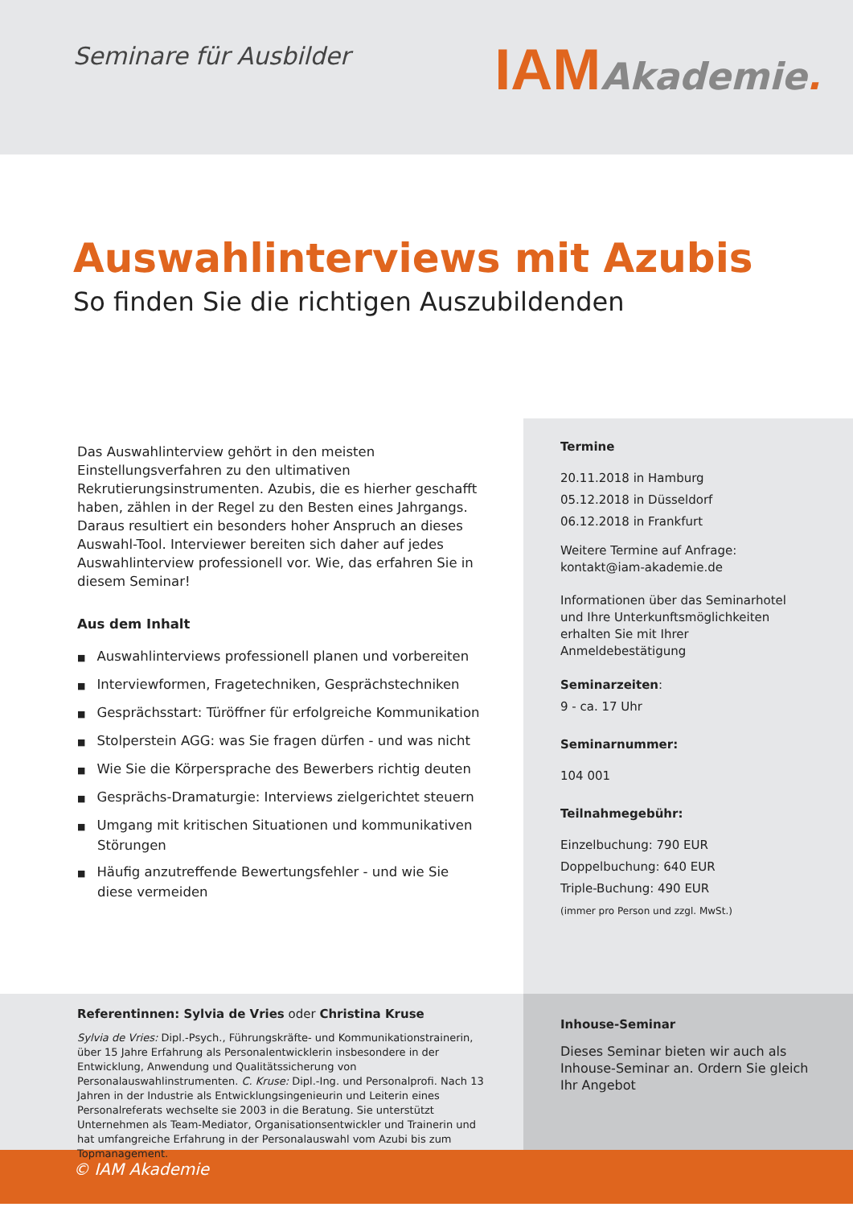Seminare für Ausbilder
IAM Akademie.
Auswahlinterviews mit Azubis
So finden Sie die richtigen Auszubildenden
Das Auswahlinterview gehört in den meisten Einstellungsverfahren zu den ultimativen Rekrutierungsinstrumenten. Azubis, die es hierher geschafft haben, zählen in der Regel zu den Besten eines Jahrgangs. Daraus resultiert ein besonders hoher Anspruch an dieses Auswahl-Tool. Interviewer bereiten sich daher auf jedes Auswahlinterview professionell vor. Wie, das erfahren Sie in diesem Seminar!
Aus dem Inhalt
Auswahlinterviews professionell planen und vorbereiten
Interviewformen, Fragetechniken, Gesprächstechniken
Gesprächsstart: Türöffner für erfolgreiche Kommunikation
Stolperstein AGG: was Sie fragen dürfen - und was nicht
Wie Sie die Körpersprache des Bewerbers richtig deuten
Gesprächs-Dramaturgie: Interviews zielgerichtet steuern
Umgang mit kritischen Situationen und kommunikativen Störungen
Häufig anzutreffende Bewertungsfehler - und wie Sie diese vermeiden
Termine
20.11.2018 in Hamburg
05.12.2018 in Düsseldorf
06.12.2018 in Frankfurt
Weitere Termine auf Anfrage:
kontakt@iam-akademie.de
Informationen über das Seminarhotel und Ihre Unterkunftsmöglichkeiten erhalten Sie mit Ihrer Anmeldebestätigung
Seminarzeiten:
9 - ca. 17 Uhr
Seminarnummer:
104 001
Teilnahmegebühr:
Einzelbuchung: 790 EUR
Doppelbuchung: 640 EUR
Triple-Buchung: 490 EUR
(immer pro Person und zzgl. MwSt.)
Referentinnen: Sylvia de Vries oder Christina Kruse
Sylvia de Vries: Dipl.-Psych., Führungskräfte- und Kommunikationstrainerin, über 15 Jahre Erfahrung als Personalentwicklerin insbesondere in der Entwicklung, Anwendung und Qualitätssicherung von Personalauswahlinstrumenten. C. Kruse: Dipl.-Ing. und Personalprofi. Nach 13 Jahren in der Industrie als Entwicklungsingenieurin und Leiterin eines Personalreferats wechselte sie 2003 in die Beratung. Sie unterstützt Unternehmen als Team-Mediator, Organisationsentwickler und Trainerin und hat umfangreiche Erfahrung in der Personalauswahl vom Azubi bis zum Topmanagement.
Inhouse-Seminar
Dieses Seminar bieten wir auch als Inhouse-Seminar an. Ordern Sie gleich Ihr Angebot
© IAM Akademie